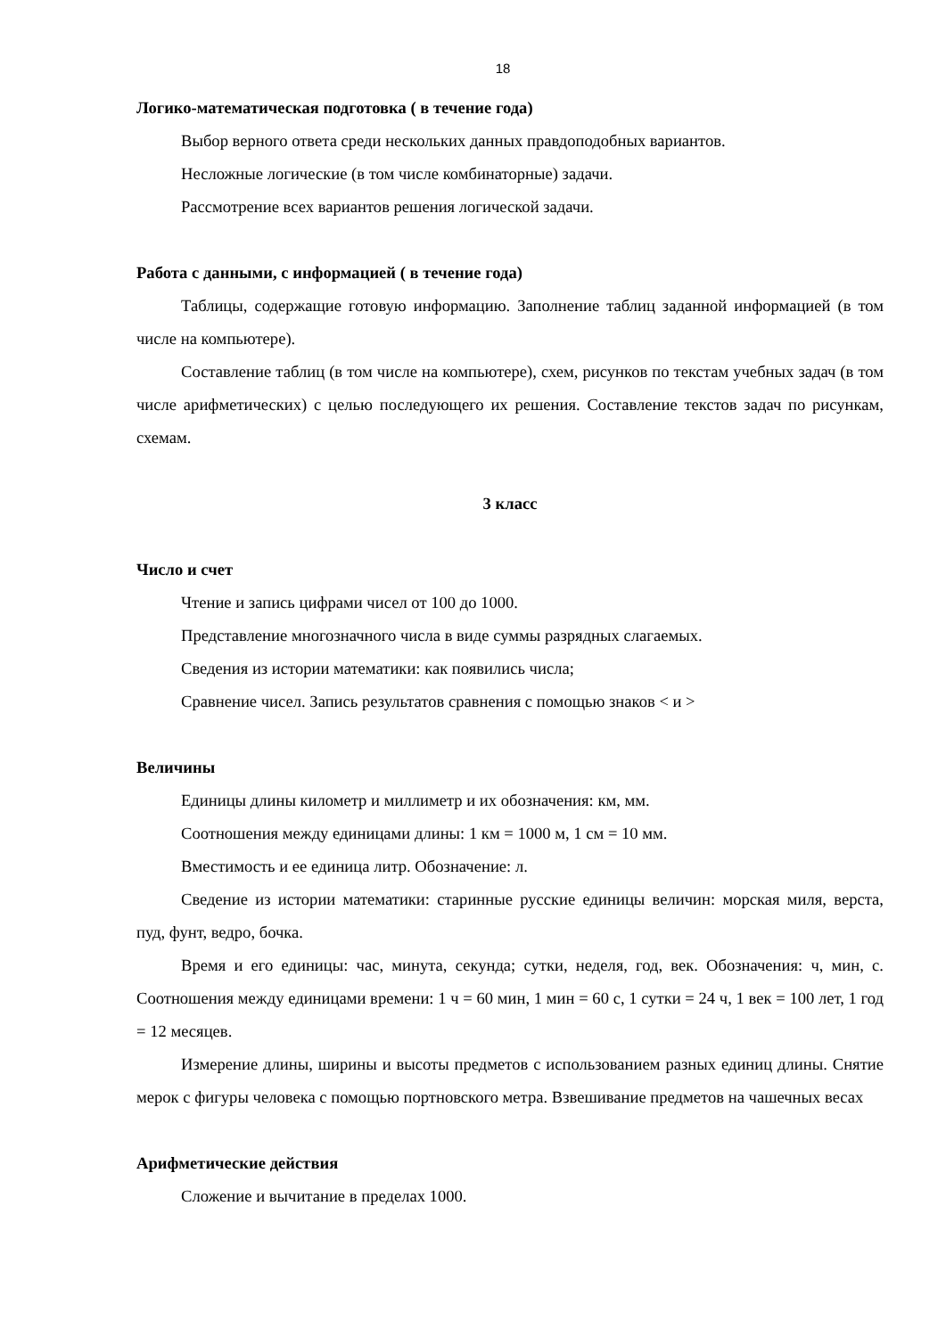18
Логико-математическая подготовка ( в течение года)
Выбор верного ответа среди нескольких данных правдоподобных вариантов.
Несложные логические (в том числе комбинаторные) задачи.
Рассмотрение всех вариантов решения логической задачи.
Работа с данными, с информацией ( в течение года)
Таблицы, содержащие готовую информацию. Заполнение таблиц заданной информацией (в том числе на компьютере).
Составление таблиц (в том числе на компьютере), схем, рисунков по текстам учебных задач (в том числе арифметических) с целью последующего их решения. Составление текстов задач по рисункам, схемам.
3 класс
Число и счет
Чтение и запись цифрами чисел от 100 до 1000.
Представление многозначного числа в виде суммы разрядных слагаемых.
Сведения из истории математики: как появились числа;
Сравнение чисел. Запись результатов сравнения с помощью знаков < и >
Величины
Единицы длины километр и миллиметр и их обозначения: км, мм.
Соотношения между единицами длины: 1 км = 1000 м, 1 см = 10 мм.
Вместимость и ее единица литр. Обозначение: л.
Сведение из истории математики: старинные русские единицы величин: морская миля, верста, пуд, фунт, ведро, бочка.
Время и его единицы: час, минута, секунда; сутки, неделя, год, век. Обозначения: ч, мин, с. Соотношения между единицами времени: 1 ч = 60 мин, 1 мин = 60 с, 1 сутки = 24 ч, 1 век = 100 лет, 1 год = 12 месяцев.
Измерение длины, ширины и высоты предметов с использованием разных единиц длины. Снятие мерок с фигуры человека с помощью портновского метра. Взвешивание предметов на чашечных весах
Арифметические действия
Сложение и вычитание в пределах 1000.